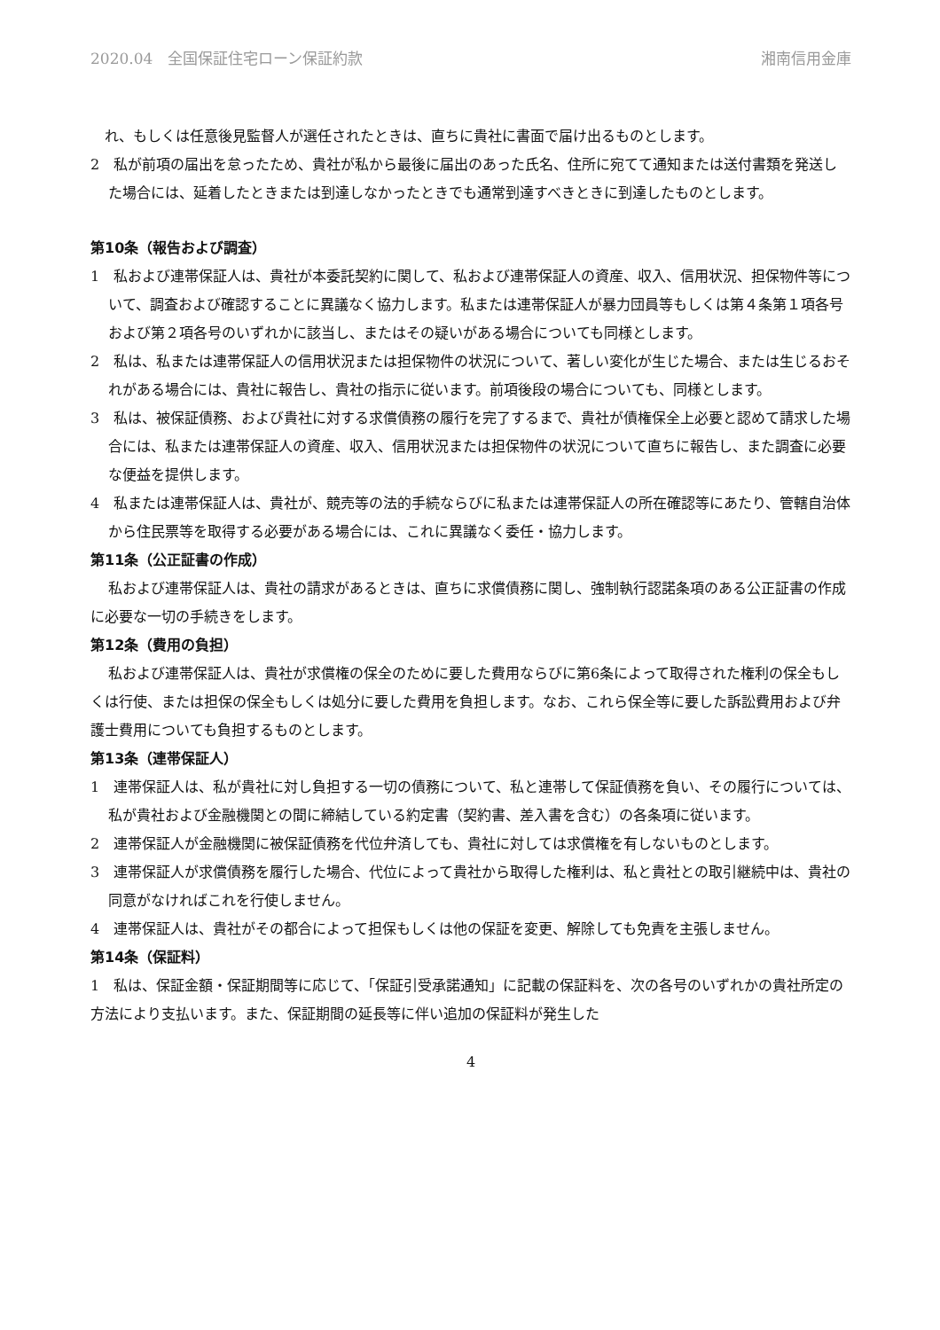2020.04　全国保証住宅ローン保証約款 湘南信用金庫
　れ、もしくは任意後見監督人が選任されたときは、直ちに貴社に書面で届け出るものとします。
2　私が前項の届出を怠ったため、貴社が私から最後に届出のあった氏名、住所に宛てて通知または送付書類を発送した場合には、延着したときまたは到達しなかったときでも通常到達すべきときに到達したものとします。
第10条（報告および調査）
1　私および連帯保証人は、貴社が本委託契約に関して、私および連帯保証人の資産、収入、信用状況、担保物件等について、調査および確認することに異議なく協力します。私または連帯保証人が暴力団員等もしくは第４条第１項各号および第２項各号のいずれかに該当し、またはその疑いがある場合についても同様とします。
2　私は、私または連帯保証人の信用状況または担保物件の状況について、著しい変化が生じた場合、または生じるおそれがある場合には、貴社に報告し、貴社の指示に従います。前項後段の場合についても、同様とします。
3　私は、被保証債務、および貴社に対する求償債務の履行を完了するまで、貴社が債権保全上必要と認めて請求した場合には、私または連帯保証人の資産、収入、信用状況または担保物件の状況について直ちに報告し、また調査に必要な便益を提供します。
4　私または連帯保証人は、貴社が、競売等の法的手続ならびに私または連帯保証人の所在確認等にあたり、管轄自治体から住民票等を取得する必要がある場合には、これに異議なく委任・協力します。
第11条（公正証書の作成）
私および連帯保証人は、貴社の請求があるときは、直ちに求償債務に関し、強制執行認諾条項のある公正証書の作成に必要な一切の手続きをします。
第12条（費用の負担）
私および連帯保証人は、貴社が求償権の保全のために要した費用ならびに第6条によって取得された権利の保全もしくは行使、または担保の保全もしくは処分に要した費用を負担します。なお、これら保全等に要した訴訟費用および弁護士費用についても負担するものとします。
第13条（連帯保証人）
1　連帯保証人は、私が貴社に対し負担する一切の債務について、私と連帯して保証債務を負い、その履行については、私が貴社および金融機関との間に締結している約定書（契約書、差入書を含む）の各条項に従います。
2　連帯保証人が金融機関に被保証債務を代位弁済しても、貴社に対しては求償権を有しないものとします。
3　連帯保証人が求償債務を履行した場合、代位によって貴社から取得した権利は、私と貴社との取引継続中は、貴社の同意がなければこれを行使しません。
4　連帯保証人は、貴社がその都合によって担保もしくは他の保証を変更、解除しても免責を主張しません。
第14条（保証料）
1　私は、保証金額・保証期間等に応じて、「保証引受承諾通知」に記載の保証料を、次の各号のいずれかの貴社所定の方法により支払います。また、保証期間の延長等に伴い追加の保証料が発生した
4